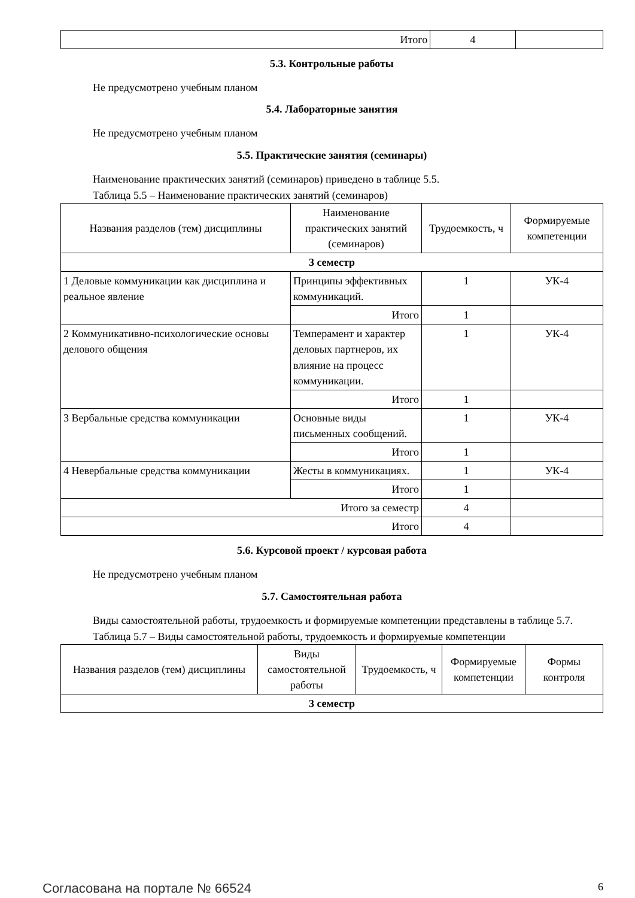| Итого | 4 | |
5.3. Контрольные работы
Не предусмотрено учебным планом
5.4. Лабораторные занятия
Не предусмотрено учебным планом
5.5. Практические занятия (семинары)
Наименование практических занятий (семинаров) приведено в таблице 5.5.
Таблица 5.5 – Наименование практических занятий (семинаров)
| Названия разделов (тем) дисциплины | Наименование практических занятий (семинаров) | Трудоемкость, ч | Формируемые компетенции |
| --- | --- | --- | --- |
| 3 семестр | | | |
| 1 Деловые коммуникации как дисциплина и реальное явление | Принципы эффективных коммуникаций. | 1 | УК-4 |
| | Итого | 1 | |
| 2 Коммуникативно-психологические основы делового общения | Темперамент и характер деловых партнеров, их влияние на процесс коммуникации. | 1 | УК-4 |
| | Итого | 1 | |
| 3 Вербальные средства коммуникации | Основные виды письменных сообщений. | 1 | УК-4 |
| | Итого | 1 | |
| 4 Невербальные средства коммуникации | Жесты в коммуникациях. | 1 | УК-4 |
| | Итого | 1 | |
| Итого за семестр | | 4 | |
| Итого | | 4 | |
5.6. Курсовой проект / курсовая работа
Не предусмотрено учебным планом
5.7. Самостоятельная работа
Виды самостоятельной работы, трудоемкость и формируемые компетенции представлены в таблице 5.7.
Таблица 5.7 – Виды самостоятельной работы, трудоемкость и формируемые компетенции
| Названия разделов (тем) дисциплины | Виды самостоятельной работы | Трудоемкость, ч | Формируемые компетенции | Формы контроля |
| --- | --- | --- | --- | --- |
| 3 семестр | | | | |
Согласована на портале № 66524 6